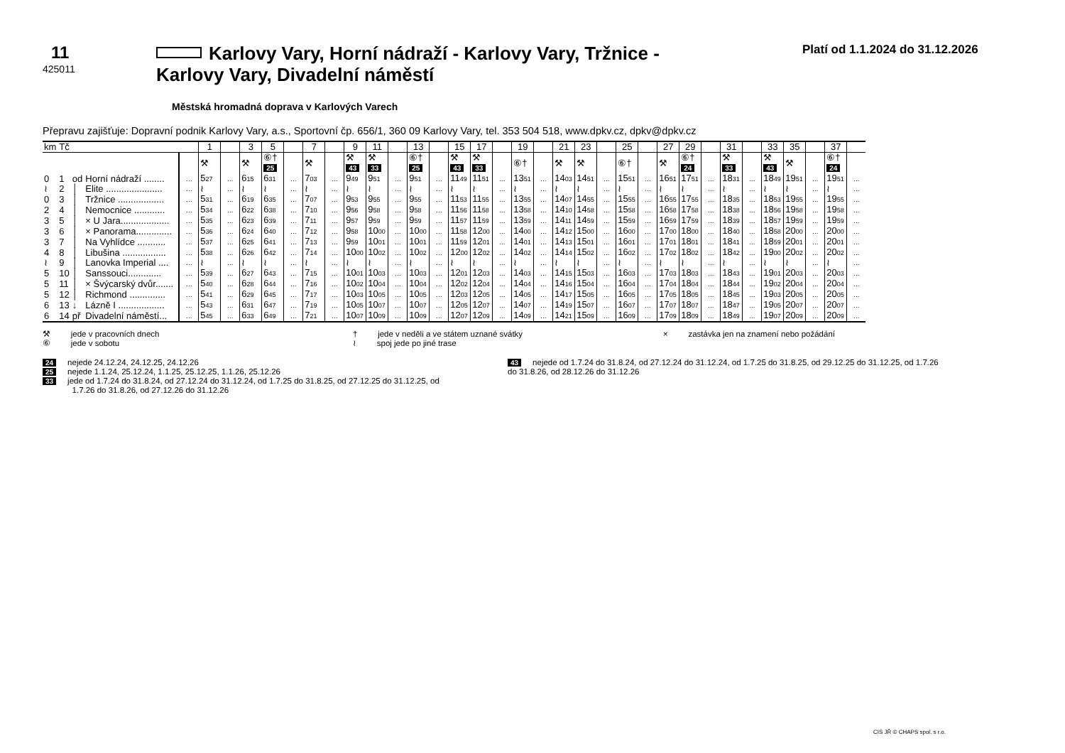11
425011
Karlovy Vary, Horní nádraží - Karlovy Vary, Tržnice - Karlovy Vary, Divadelní náměstí
Platí od 1.1.2024 do 31.12.2026
Městská hromadná doprava v Karlových Varech
Přepravu zajišťuje: Dopravní podnik Karlovy Vary, a.s., Sportovní čp. 656/1, 360 09 Karlovy Vary, tel. 353 504 518, www.dpkv.cz, dpkv@dpkv.cz
| km | Tč | | | | 1 | | 3 | 5 | | 7 | | 9 | 11 | | 13 | | 15 | 17 | | 19 | | 21 | 23 | | 25 | | 27 | 29 | | 31 | | 33 | 35 | | 37 | |
| --- | --- | --- | --- | --- | --- | --- | --- | --- | --- | --- | --- | --- | --- | --- | --- | --- | --- | --- | --- | --- | --- | --- | --- | --- | --- | --- | --- | --- | --- | --- | --- | --- | --- | --- | --- | --- |
| | | | | | ⚒ | | ⚒ | ⑥† 25 | | ⚒ | | ⚒ 43 | ⚒ 33 | | ⑥† 25 | | ⚒ 43 | ⚒ 33 | | ⑥† | | ⚒ | ⚒ | | ⑥† | | ⚒ | ⑥† 24 | | ⚒ 33 | | ⚒ 43 | ⚒ | | ⑥† 24 | |
| 0 | 1 | od | Horní nádraží ........ | ... | 5 27 | ... | 6 15 | 6 31 | ... | 7 03 | ... | 9 49 | 9 51 | ... | 9 51 | ... | 11 49 | 11 51 | ... | 13 51 | ... | 14 03 | 14 51 | ... | 15 51 | ... | 16 51 | 17 51 | ... | 18 31 | ... | 18 49 | 19 51 | ... | 19 51 | ... |
| ≀ | 2 | │ | Elite ...................... | ... | ≀ | ... | ≀ | ≀ | ... | ≀ | ... | ≀ | ≀ | ... | ≀ | ... | ≀ | ≀ | ... | ≀ | ... | ≀ | ≀ | ... | ≀ | ... | ≀ | ≀ | ... | ≀ | ... | ≀ | ≀ | ... | ≀ | ... |
| 0 | 3 | │ | Tržnice .................. | ... | 5 31 | ... | 6 19 | 6 35 | ... | 7 07 | ... | 9 53 | 9 55 | ... | 9 55 | ... | 11 53 | 11 55 | ... | 13 55 | ... | 14 07 | 14 55 | ... | 15 55 | ... | 16 55 | 17 55 | ... | 18 35 | ... | 18 53 | 19 55 | ... | 19 55 | ... |
| 2 | 4 | │ | Nemocnice ............ | ... | 5 34 | ... | 6 22 | 6 38 | ... | 7 10 | ... | 9 56 | 9 58 | ... | 9 58 | ... | 11 56 | 11 58 | ... | 13 58 | ... | 14 10 | 14 58 | ... | 15 58 | ... | 16 58 | 17 58 | ... | 18 38 | ... | 18 56 | 19 58 | ... | 19 58 | ... |
| 3 | 5 | │ | × U Jara................... | ... | 5 35 | ... | 6 23 | 6 39 | ... | 7 11 | ... | 9 57 | 9 59 | ... | 9 59 | ... | 11 57 | 11 59 | ... | 13 59 | ... | 14 11 | 14 59 | ... | 15 59 | ... | 16 59 | 17 59 | ... | 18 39 | ... | 18 57 | 19 59 | ... | 19 59 | ... |
| 3 | 6 | │ | × Panorama.............. | ... | 5 36 | ... | 6 24 | 6 40 | ... | 7 12 | ... | 9 58 | 10 00 | ... | 10 00 | ... | 11 58 | 12 00 | ... | 14 00 | ... | 14 12 | 15 00 | ... | 16 00 | ... | 17 00 | 18 00 | ... | 18 40 | ... | 18 58 | 20 00 | ... | 20 00 | ... |
| 3 | 7 | │ | Na Vyhlídce ........... | ... | 5 37 | ... | 6 25 | 6 41 | ... | 7 13 | ... | 9 59 | 10 01 | ... | 10 01 | ... | 11 59 | 12 01 | ... | 14 01 | ... | 14 13 | 15 01 | ... | 16 01 | ... | 17 01 | 18 01 | ... | 18 41 | ... | 18 59 | 20 01 | ... | 20 01 | ... |
| 4 | 8 | │ | Libušina ................. | ... | 5 38 | ... | 6 26 | 6 42 | ... | 7 14 | ... | 10 00 | 10 02 | ... | 10 02 | ... | 12 00 | 12 02 | ... | 14 02 | ... | 14 14 | 15 02 | ... | 16 02 | ... | 17 02 | 18 02 | ... | 18 42 | ... | 19 00 | 20 02 | ... | 20 02 | ... |
| ≀ | 9 | │ | Lanovka Imperial .... | ... | ≀ | ... | ≀ | ≀ | ... | ≀ | ... | ≀ | ≀ | ... | ≀ | ... | ≀ | ≀ | ... | ≀ | ... | ≀ | ≀ | ... | ≀ | ... | ≀ | ≀ | ... | ≀ | ... | ≀ | ≀ | ... | ≀ | ... |
| 5 | 10 | │ | Sanssouci............. | ... | 5 39 | ... | 6 27 | 6 43 | ... | 7 15 | ... | 10 01 | 10 03 | ... | 10 03 | ... | 12 01 | 12 03 | ... | 14 03 | ... | 14 15 | 15 03 | ... | 16 03 | ... | 17 03 | 18 03 | ... | 18 43 | ... | 19 01 | 20 03 | ... | 20 03 | ... |
| 5 | 11 | │ | × Švýcarský dvůr....... | ... | 5 40 | ... | 6 28 | 6 44 | ... | 7 16 | ... | 10 02 | 10 04 | ... | 10 04 | ... | 12 02 | 12 04 | ... | 14 04 | ... | 14 16 | 15 04 | ... | 16 04 | ... | 17 04 | 18 04 | ... | 18 44 | ... | 19 02 | 20 04 | ... | 20 04 | ... |
| 5 | 12 | │ | Richmond .............. | ... | 5 41 | ... | 6 29 | 6 45 | ... | 7 17 | ... | 10 03 | 10 05 | ... | 10 05 | ... | 12 03 | 12 05 | ... | 14 05 | ... | 14 17 | 15 05 | ... | 16 05 | ... | 17 05 | 18 05 | ... | 18 45 | ... | 19 03 | 20 05 | ... | 20 05 | ... |
| 6 | 13 | ↓ | Lázně I .................. | ... | 5 43 | ... | 6 31 | 6 47 | ... | 7 19 | ... | 10 05 | 10 07 | ... | 10 07 | ... | 12 05 | 12 07 | ... | 14 07 | ... | 14 19 | 15 07 | ... | 16 07 | ... | 17 07 | 18 07 | ... | 18 47 | ... | 19 05 | 20 07 | ... | 20 07 | ... |
| 6 | 14 | př | Divadelní náměstí... | ... | 5 45 | ... | 6 33 | 6 49 | ... | 7 21 | ... | 10 07 | 10 09 | ... | 10 09 | ... | 12 07 | 12 09 | ... | 14 09 | ... | 14 21 | 15 09 | ... | 16 09 | ... | 17 09 | 18 09 | ... | 18 49 | ... | 19 07 | 20 09 | ... | 20 09 | ... |
⚒ jede v pracovních dnech
⑥ jede v sobotu
† jede v neděli a ve státem uznané svátky
≀ spoj jede po jiné trase
× zastávka jen na znamení nebo požádání
24 nejede 24.12.24, 24.12.25, 24.12.26
25 nejede 1.1.24, 25.12.24, 1.1.25, 25.12.25, 1.1.26, 25.12.26
33 jede od 1.7.24 do 31.8.24, od 27.12.24 do 31.12.24, od 1.7.25 do 31.8.25, od 27.12.25 do 31.12.25, od
1.7.26 do 31.8.26, od 27.12.26 do 31.12.26
43 nejede od 1.7.24 do 31.8.24, od 27.12.24 do 31.12.24, od 1.7.25 do 31.8.25, od 29.12.25 do 31.12.25, od 1.7.26 do 31.8.26, od 28.12.26 do 31.12.26
CIS JŘ © CHAPS spol. s r.o.